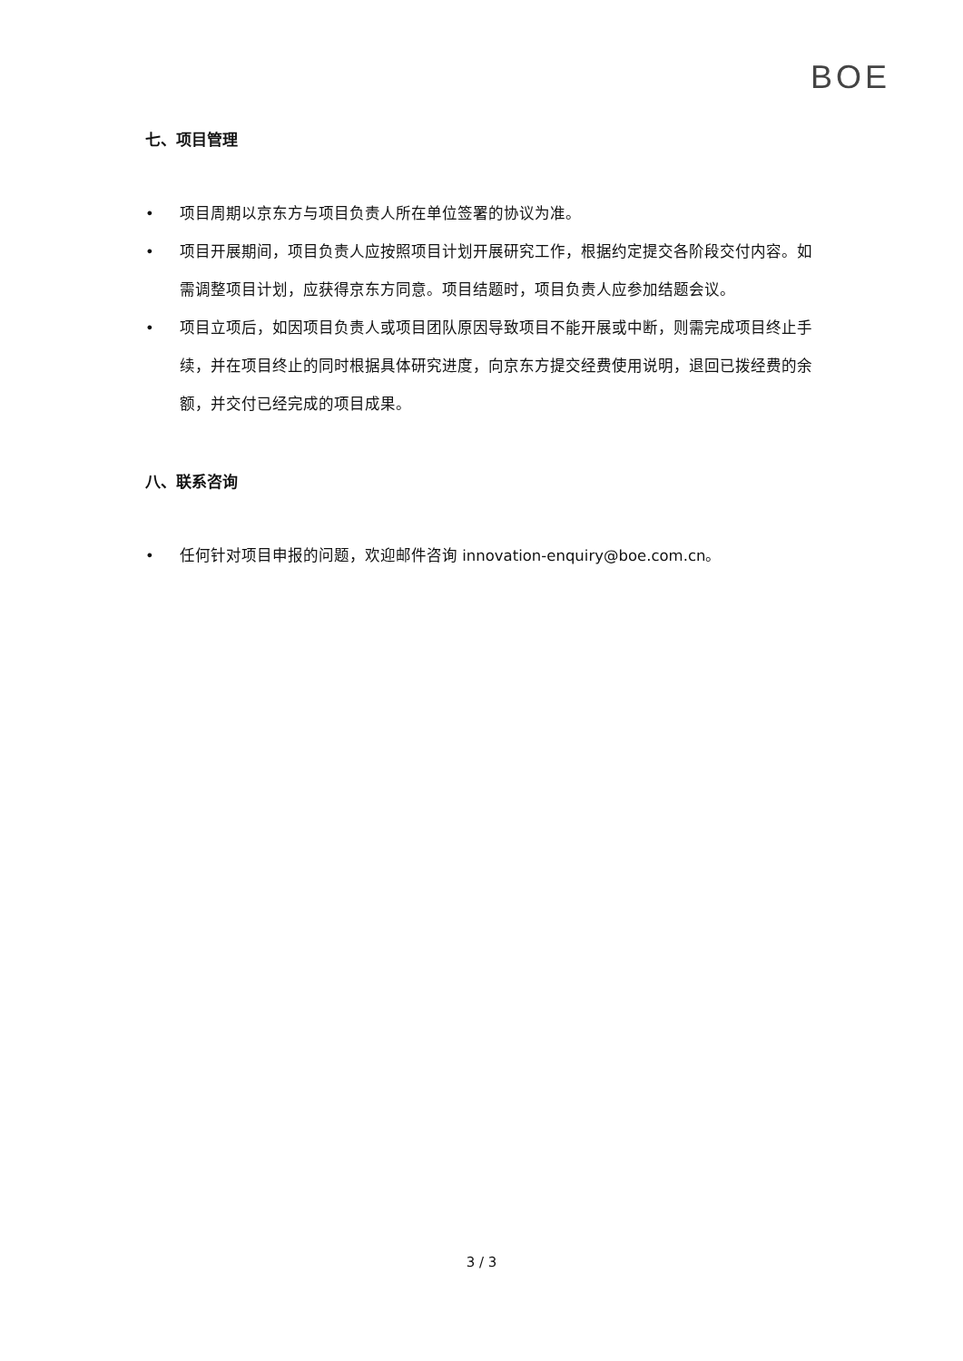BOE
七、项目管理
• 项目周期以京东方与项目负责人所在单位签署的协议为准。
• 项目开展期间，项目负责人应按照项目计划开展研究工作，根据约定提交各阶段交付内容。如需调整项目计划，应获得京东方同意。项目结题时，项目负责人应参加结题会议。
• 项目立项后，如因项目负责人或项目团队原因导致项目不能开展或中断，则需完成项目终止手续，并在项目终止的同时根据具体研究进度，向京东方提交经费使用说明，退回已拨经费的余额，并交付已经完成的项目成果。
八、联系咨询
• 任何针对项目申报的问题，欢迎邮件咨询 innovation-enquiry@boe.com.cn。
3 / 3